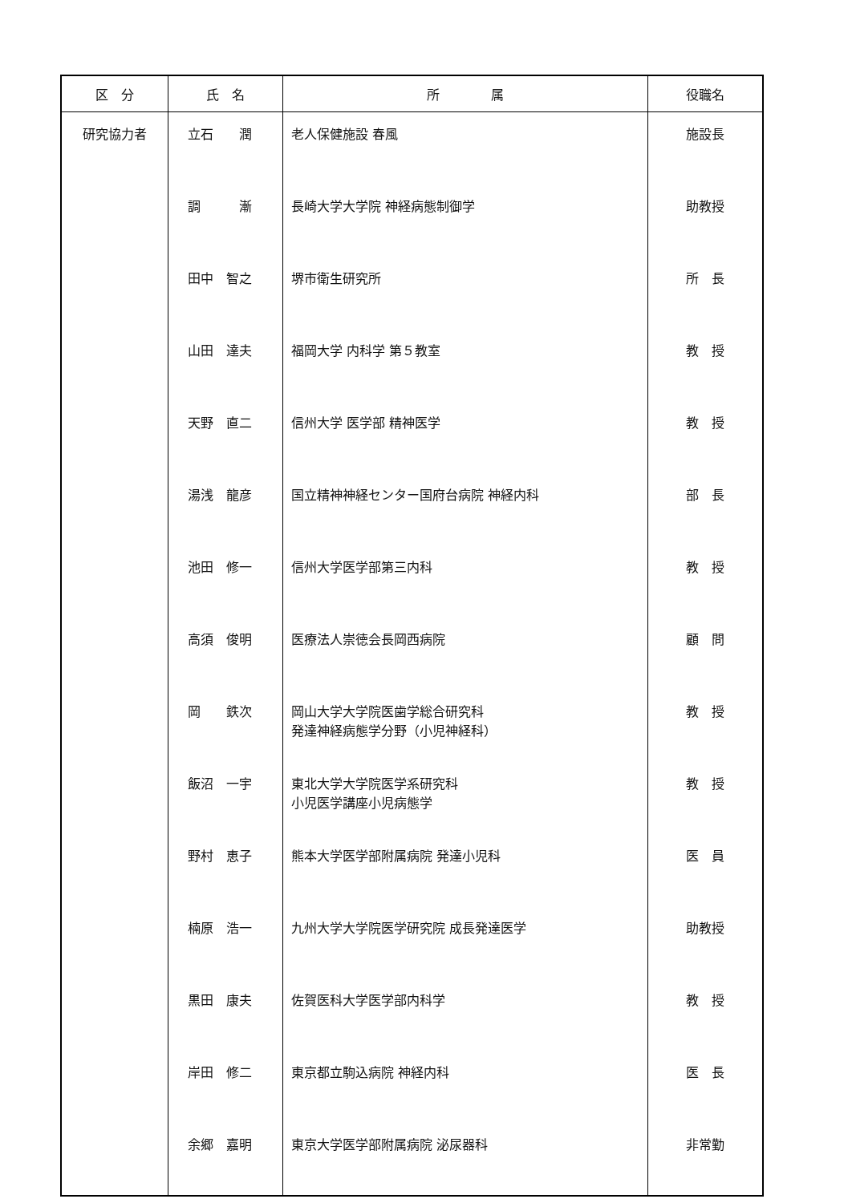| 区 分 | 氏 名 | 所 属 | 役職名 |
| --- | --- | --- | --- |
| 研究協力者 | 立石 潤 | 老人保健施設 春風 | 施設長 |
| | 調 漸 | 長崎大学大学院 神経病態制御学 | 助教授 |
| | 田中 智之 | 堺市衛生研究所 | 所 長 |
| | 山田 達夫 | 福岡大学 内科学 第５教室 | 教 授 |
| | 天野 直二 | 信州大学 医学部 精神医学 | 教 授 |
| | 湯浅 龍彦 | 国立精神神経センター国府台病院 神経内科 | 部 長 |
| | 池田 修一 | 信州大学医学部第三内科 | 教 授 |
| | 高須 俊明 | 医療法人崇徳会長岡西病院 | 顧 問 |
| | 岡 鉄次 | 岡山大学大学院医歯学総合研究科 発達神経病態学分野（小児神経科） | 教 授 |
| | 飯沼 一宇 | 東北大学大学院医学系研究科 小児医学講座小児病態学 | 教 授 |
| | 野村 恵子 | 熊本大学医学部附属病院 発達小児科 | 医 員 |
| | 楠原 浩一 | 九州大学大学院医学研究院 成長発達医学 | 助教授 |
| | 黒田 康夫 | 佐賀医科大学医学部内科学 | 教 授 |
| | 岸田 修二 | 東京都立駒込病院 神経内科 | 医 長 |
| | 余郷 嘉明 | 東京大学医学部附属病院 泌尿器科 | 非常勤 |